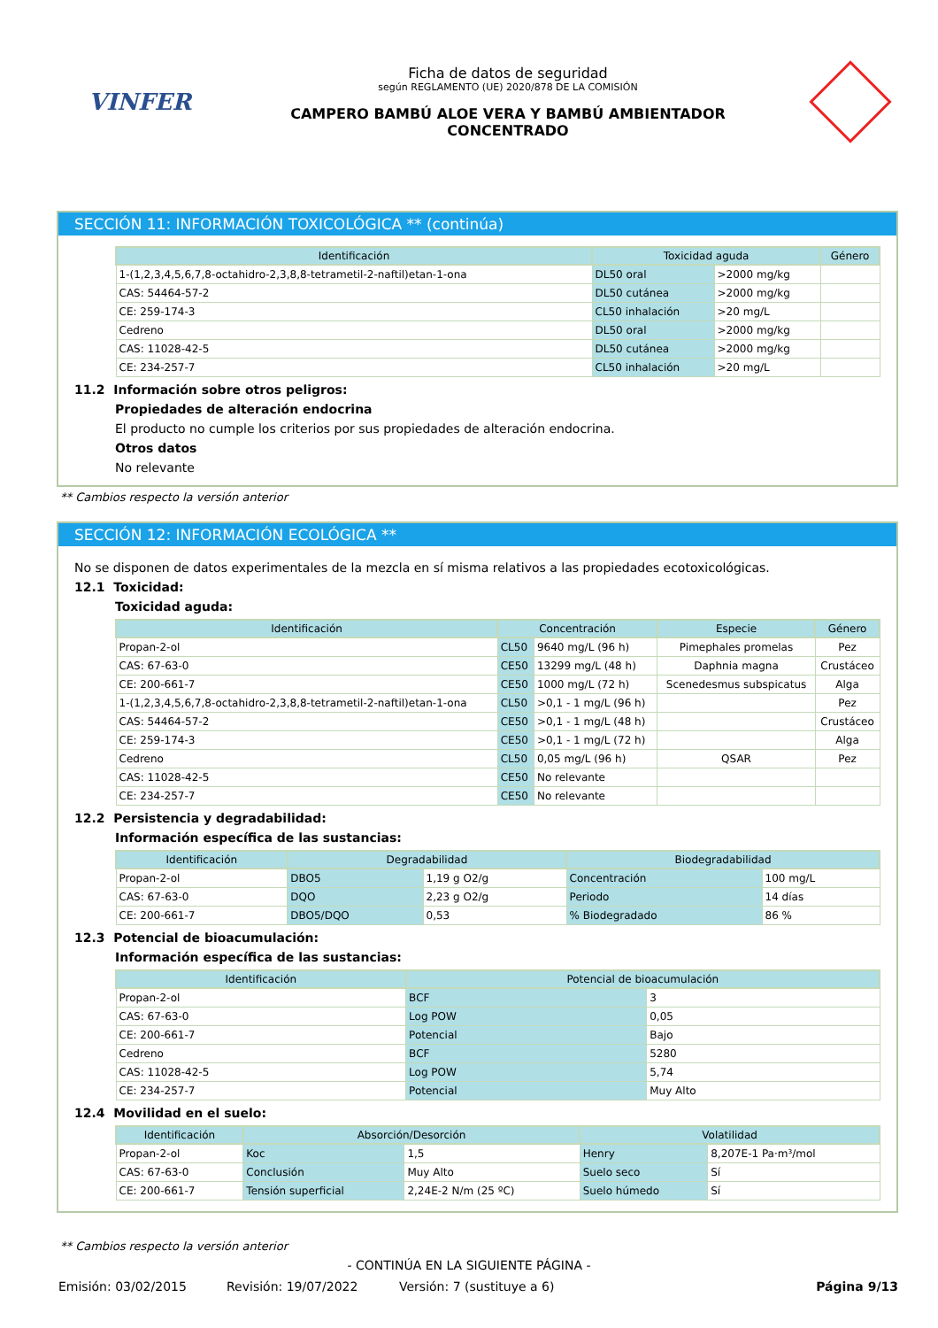VINFER
Ficha de datos de seguridad
según REGLAMENTO (UE) 2020/878 DE LA COMISIÓN
CAMPERO BAMBÚ ALOE VERA Y BAMBÚ AMBIENTADOR
CONCENTRADO
SECCIÓN 11: INFORMACIÓN TOXICOLÓGICA ** (continúa)
| Identificación | Toxicidad aguda | | Género |
| --- | --- | --- | --- |
| 1-(1,2,3,4,5,6,7,8-octahidro-2,3,8,8-tetrametil-2-naftil)etan-1-ona | DL50 oral | >2000 mg/kg | |
| CAS: 54464-57-2 | DL50 cutánea | >2000 mg/kg | |
| CE: 259-174-3 | CL50 inhalación | >20 mg/L | |
| Cedreno | DL50 oral | >2000 mg/kg | |
| CAS: 11028-42-5 | DL50 cutánea | >2000 mg/kg | |
| CE: 234-257-7 | CL50 inhalación | >20 mg/L | |
11.2 Información sobre otros peligros:
Propiedades de alteración endocrina
El producto no cumple los criterios por sus propiedades de alteración endocrina.
Otros datos
No relevante
** Cambios respecto la versión anterior
SECCIÓN 12: INFORMACIÓN ECOLÓGICA **
No se disponen de datos experimentales de la mezcla en sí misma relativos a las propiedades ecotoxicológicas.
12.1 Toxicidad:
Toxicidad aguda:
| Identificación | Concentración | | Especie | Género |
| --- | --- | --- | --- | --- |
| Propan-2-ol | CL50 | 9640 mg/L (96 h) | Pimephales promelas | Pez |
| CAS: 67-63-0 | CE50 | 13299 mg/L (48 h) | Daphnia magna | Crustáceo |
| CE: 200-661-7 | CE50 | 1000 mg/L (72 h) | Scenedesmus subspicatus | Alga |
| 1-(1,2,3,4,5,6,7,8-octahidro-2,3,8,8-tetrametil-2-naftil)etan-1-ona | CL50 | >0,1 - 1 mg/L (96 h) | | Pez |
| CAS: 54464-57-2 | CE50 | >0,1 - 1 mg/L (48 h) | | Crustáceo |
| CE: 259-174-3 | CE50 | >0,1 - 1 mg/L (72 h) | | Alga |
| Cedreno | CL50 | 0,05 mg/L (96 h) | QSAR | Pez |
| CAS: 11028-42-5 | CE50 | No relevante | | |
| CE: 234-257-7 | CE50 | No relevante | | |
12.2 Persistencia y degradabilidad:
Información específica de las sustancias:
| Identificación | Degradabilidad | | Biodegradabilidad | |
| --- | --- | --- | --- | --- |
| Propan-2-ol | DBO5 | 1,19 g O2/g | Concentración | 100 mg/L |
| CAS: 67-63-0 | DQO | 2,23 g O2/g | Periodo | 14 días |
| CE: 200-661-7 | DBO5/DQO | 0,53 | % Biodegradado | 86 % |
12.3 Potencial de bioacumulación:
Información específica de las sustancias:
| Identificación | Potencial de bioacumulación | |
| --- | --- | --- |
| Propan-2-ol | BCF | 3 |
| CAS: 67-63-0 | Log POW | 0,05 |
| CE: 200-661-7 | Potencial | Bajo |
| Cedreno | BCF | 5280 |
| CAS: 11028-42-5 | Log POW | 5,74 |
| CE: 234-257-7 | Potencial | Muy Alto |
12.4 Movilidad en el suelo:
| Identificación | Absorción/Desorción | | Volatilidad | |
| --- | --- | --- | --- | --- |
| Propan-2-ol | Koc | 1,5 | Henry | 8,207E-1 Pa·m³/mol |
| CAS: 67-63-0 | Conclusión | Muy Alto | Suelo seco | Sí |
| CE: 200-661-7 | Tensión superficial | 2,24E-2 N/m (25 ºC) | Suelo húmedo | Sí |
** Cambios respecto la versión anterior
- CONTINÚA EN LA SIGUIENTE PÁGINA -
Emisión: 03/02/2015 Revisión: 19/07/2022 Versión: 7 (sustituye a 6) Página 9/13